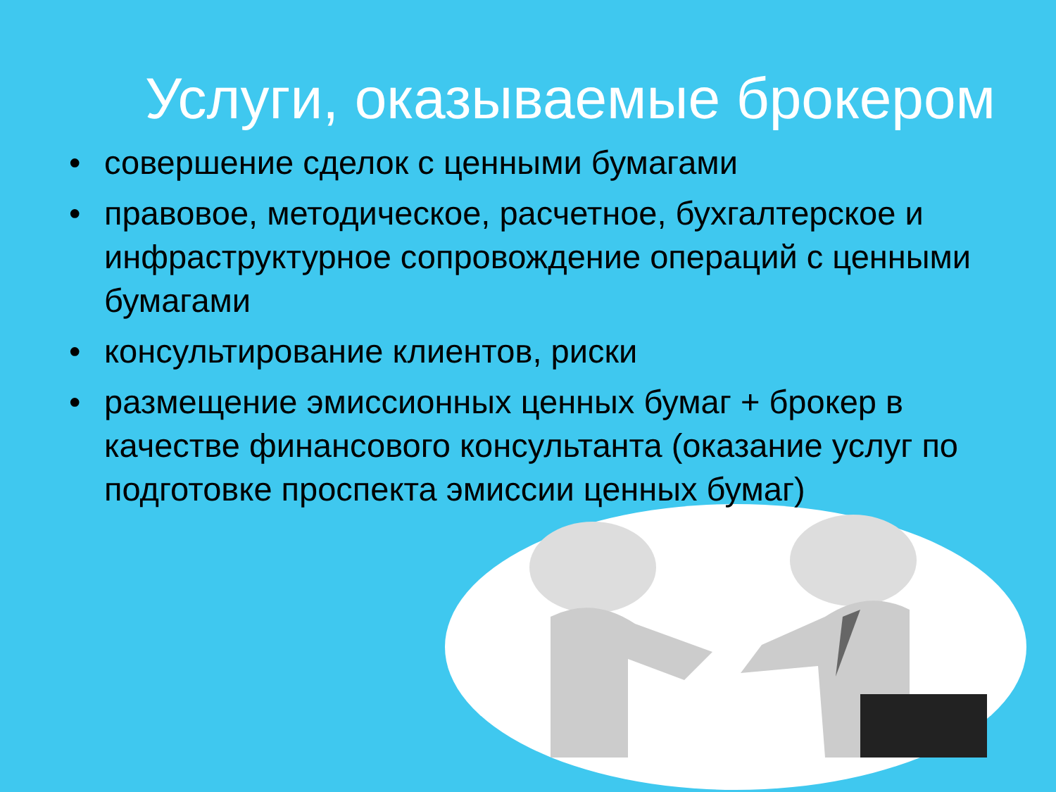Услуги, оказываемые брокером
• совершение сделок с ценными бумагами
• правовое, методическое, расчетное, бухгалтерское и инфраструктурное сопровождение операций с ценными бумагами
• консультирование клиентов, риски
• размещение эмиссионных ценных бумаг + брокер в качестве финансового консультанта (оказание услуг по подготовке проспекта эмиссии ценных бумаг)